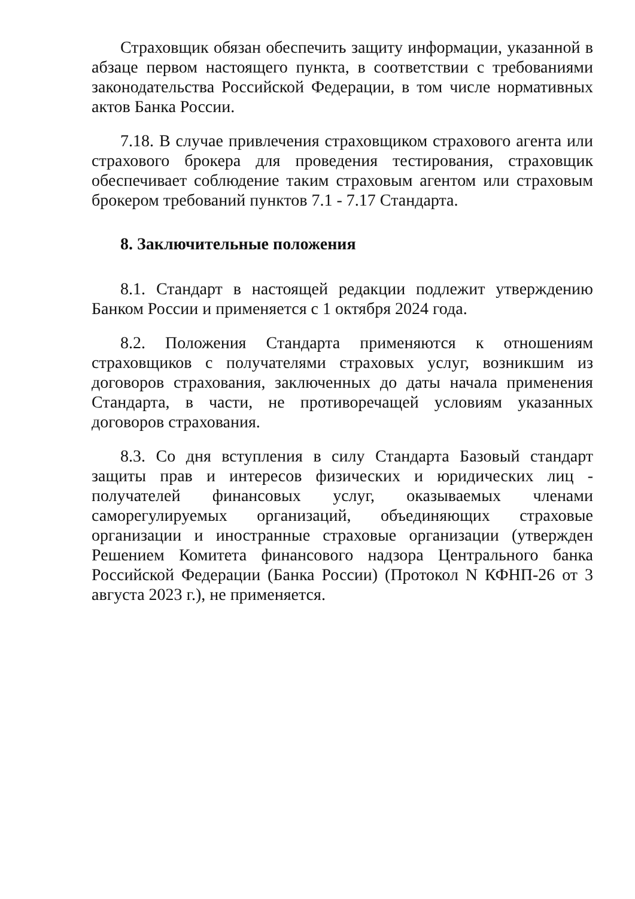Страховщик обязан обеспечить защиту информации, указанной в абзаце первом настоящего пункта, в соответствии с требованиями законодательства Российской Федерации, в том числе нормативных актов Банка России.
7.18. В случае привлечения страховщиком страхового агента или страхового брокера для проведения тестирования, страховщик обеспечивает соблюдение таким страховым агентом или страховым брокером требований пунктов 7.1 - 7.17 Стандарта.
8. Заключительные положения
8.1. Стандарт в настоящей редакции подлежит утверждению Банком России и применяется с 1 октября 2024 года.
8.2. Положения Стандарта применяются к отношениям страховщиков с получателями страховых услуг, возникшим из договоров страхования, заключенных до даты начала применения Стандарта, в части, не противоречащей условиям указанных договоров страхования.
8.3. Со дня вступления в силу Стандарта Базовый стандарт защиты прав и интересов физических и юридических лиц - получателей финансовых услуг, оказываемых членами саморегулируемых организаций, объединяющих страховые организации и иностранные страховые организации (утвержден Решением Комитета финансового надзора Центрального банка Российской Федерации (Банка России) (Протокол N КФНП-26 от 3 августа 2023 г.), не применяется.